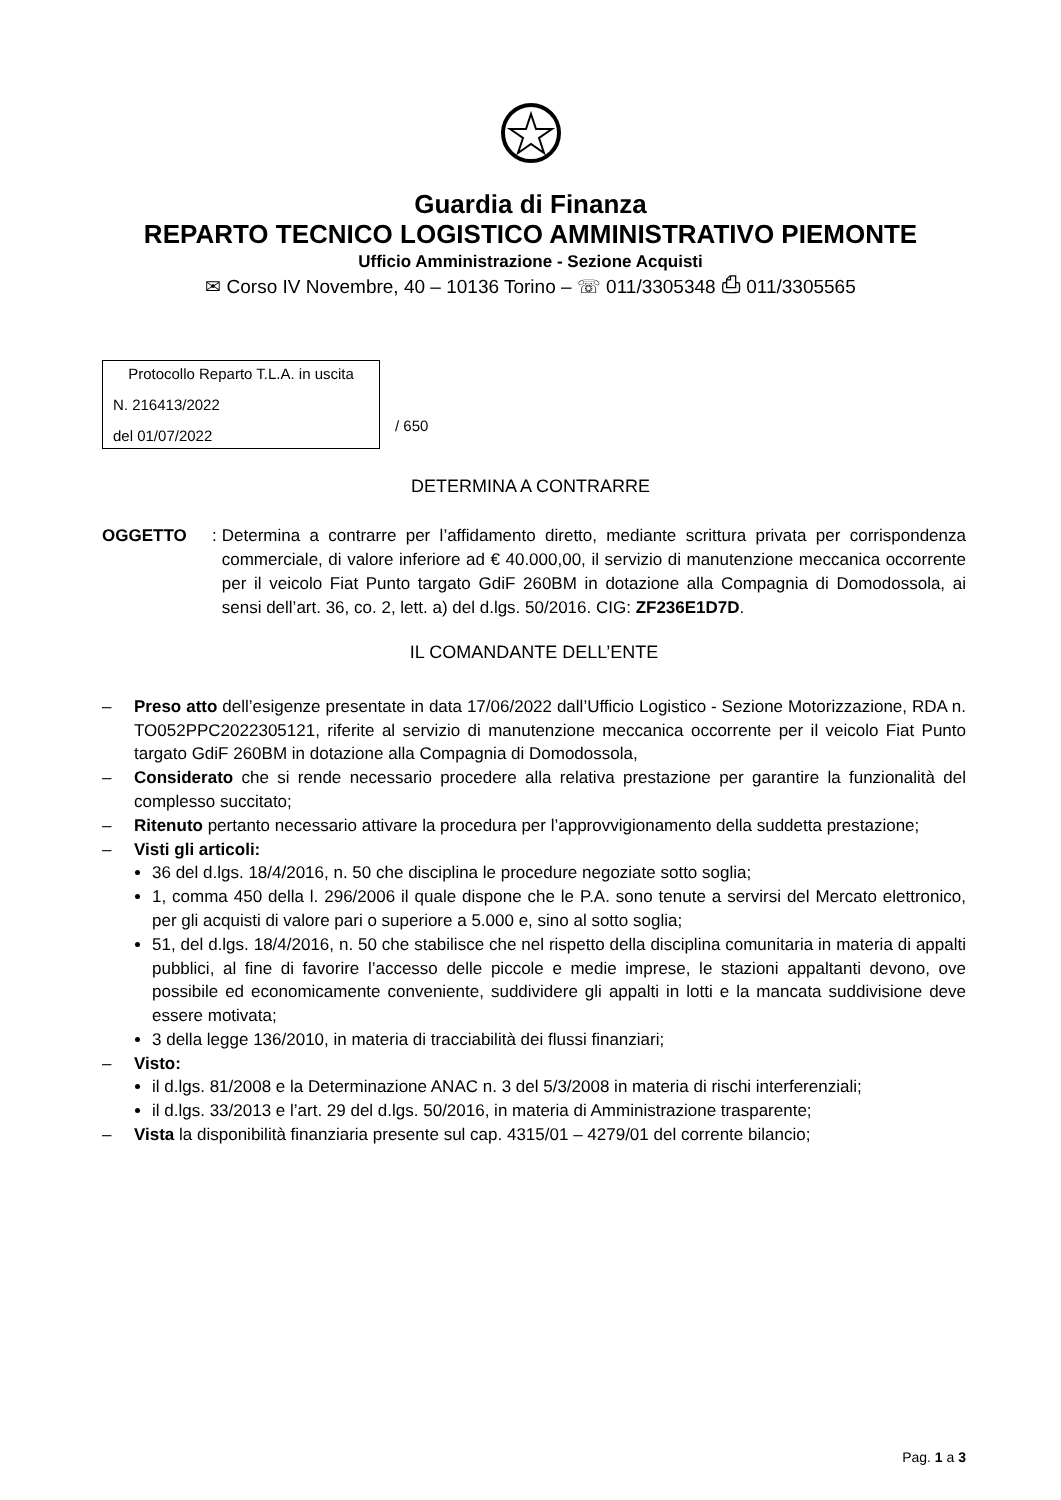Guardia di Finanza
REPARTO TECNICO LOGISTICO AMMINISTRATIVO PIEMONTE
Ufficio Amministrazione - Sezione Acquisti
✉ Corso IV Novembre, 40 – 10136 Torino – ☏ 011/3305348 ⎙ 011/3305565
Protocollo Reparto T.L.A. in uscita
N. 216413/2022
del 01/07/2022
/ 650
DETERMINA A CONTRARRE
OGGETTO:
Determina a contrarre per l’affidamento diretto, mediante scrittura privata per corrispondenza commerciale, di valore inferiore ad € 40.000,00, il servizio di manutenzione meccanica occorrente per il veicolo Fiat Punto targato GdiF 260BM in dotazione alla Compagnia di Domodossola, ai sensi dell’art. 36, co. 2, lett. a) del d.lgs. 50/2016. CIG: ZF236E1D7D.
IL COMANDANTE DELL’ENTE
– Preso atto dell’esigenze presentate in data 17/06/2022 dall’Ufficio Logistico - Sezione Motorizzazione, RDA n. TO052PPC2022305121, riferite al servizio di manutenzione meccanica occorrente per il veicolo Fiat Punto targato GdiF 260BM in dotazione alla Compagnia di Domodossola,
– Considerato che si rende necessario procedere alla relativa prestazione per garantire la funzionalità del complesso succitato;
– Ritenuto pertanto necessario attivare la procedura per l’approvvigionamento della suddetta prestazione;
– Visti gli articoli:
36 del d.lgs. 18/4/2016, n. 50 che disciplina le procedure negoziate sotto soglia;
1, comma 450 della l. 296/2006 il quale dispone che le P.A. sono tenute a servirsi del Mercato elettronico, per gli acquisti di valore pari o superiore a 5.000 e, sino al sotto soglia;
51, del d.lgs. 18/4/2016, n. 50 che stabilisce che nel rispetto della disciplina comunitaria in materia di appalti pubblici, al fine di favorire l’accesso delle piccole e medie imprese, le stazioni appaltanti devono, ove possibile ed economicamente conveniente, suddividere gli appalti in lotti e la mancata suddivisione deve essere motivata;
3 della legge 136/2010, in materia di tracciabilità dei flussi finanziari;
– Visto:
il d.lgs. 81/2008 e la Determinazione ANAC n. 3 del 5/3/2008 in materia di rischi interferenziali;
il d.lgs. 33/2013 e l’art. 29 del d.lgs. 50/2016, in materia di Amministrazione trasparente;
– Vista la disponibilità finanziaria presente sul cap. 4315/01 – 4279/01 del corrente bilancio;
Pag. 1 a 3